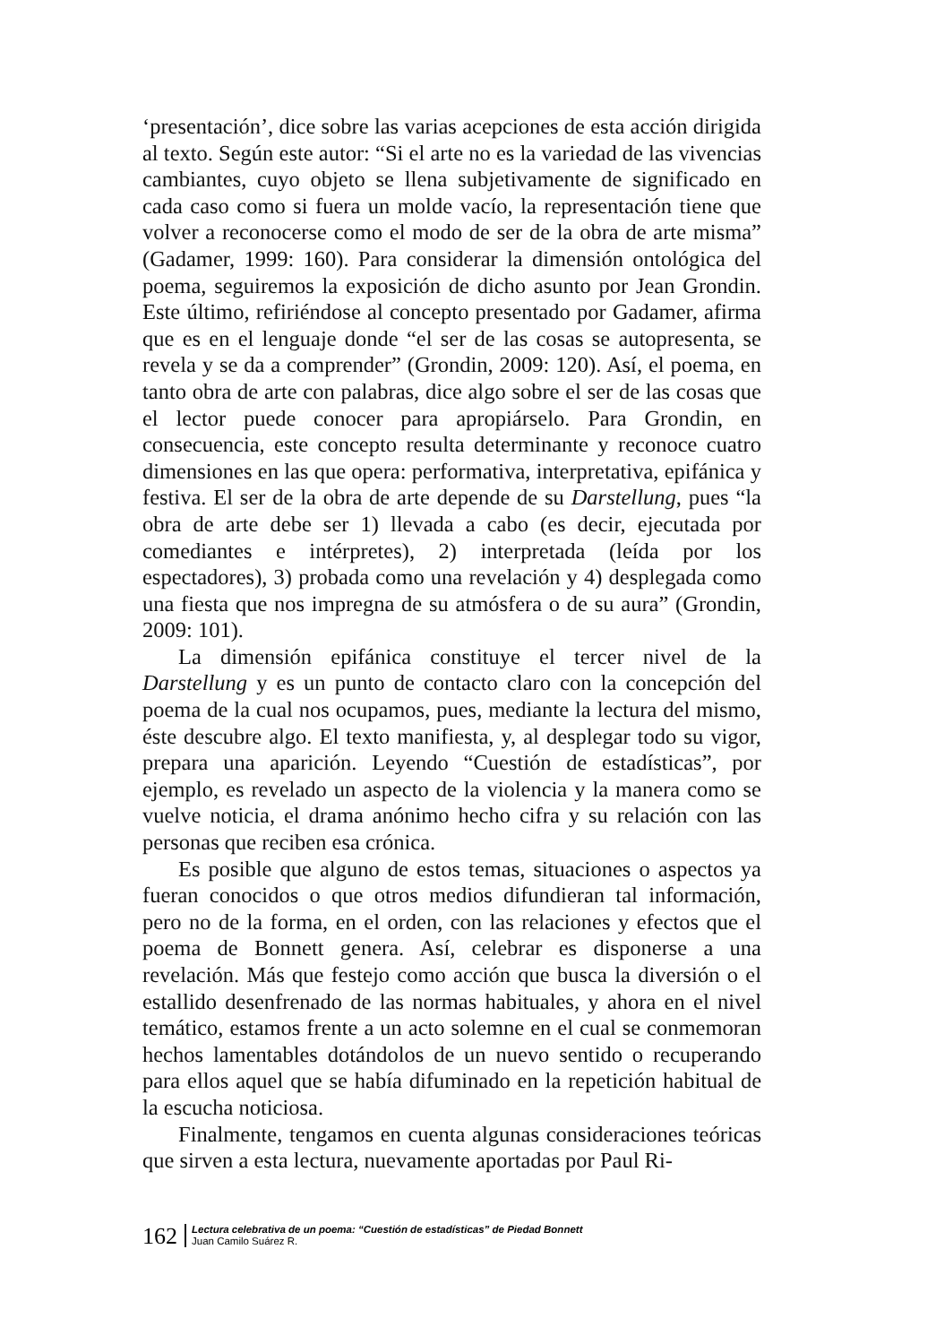‘presentación’, dice sobre las varias acepciones de esta acción dirigida al texto. Según este autor: “Si el arte no es la variedad de las vivencias cambiantes, cuyo objeto se llena subjetivamente de significado en cada caso como si fuera un molde vacío, la representación tiene que volver a reconocerse como el modo de ser de la obra de arte misma” (Gadamer, 1999: 160). Para considerar la dimensión ontológica del poema, seguiremos la exposición de dicho asunto por Jean Grondin. Este último, refiriéndose al concepto presentado por Gadamer, afirma que es en el lenguaje donde “el ser de las cosas se autopresenta, se revela y se da a comprender” (Grondin, 2009: 120). Así, el poema, en tanto obra de arte con palabras, dice algo sobre el ser de las cosas que el lector puede conocer para apropiárselo. Para Grondin, en consecuencia, este concepto resulta determinante y reconoce cuatro dimensiones en las que opera: performativa, interpretativa, epifánica y festiva. El ser de la obra de arte depende de su Darstellung, pues “la obra de arte debe ser 1) llevada a cabo (es decir, ejecutada por comediantes e intérpretes), 2) interpretada (leída por los espectadores), 3) probada como una revelación y 4) desplegada como una fiesta que nos impregna de su atmósfera o de su aura” (Grondin, 2009: 101).
La dimensión epifánica constituye el tercer nivel de la Darstellung y es un punto de contacto claro con la concepción del poema de la cual nos ocupamos, pues, mediante la lectura del mismo, éste descubre algo. El texto manifiesta, y, al desplegar todo su vigor, prepara una aparición. Leyendo “Cuestión de estadísticas”, por ejemplo, es revelado un aspecto de la violencia y la manera como se vuelve noticia, el drama anónimo hecho cifra y su relación con las personas que reciben esa crónica.
Es posible que alguno de estos temas, situaciones o aspectos ya fueran conocidos o que otros medios difundieran tal información, pero no de la forma, en el orden, con las relaciones y efectos que el poema de Bonnett genera. Así, celebrar es disponerse a una revelación. Más que festejo como acción que busca la diversión o el estallido desenfrenado de las normas habituales, y ahora en el nivel temático, estamos frente a un acto solemne en el cual se conmemoran hechos lamentables dotándolos de un nuevo sentido o recuperando para ellos aquel que se había difuminado en la repetición habitual de la escucha noticiosa.
Finalmente, tengamos en cuenta algunas consideraciones teóricas que sirven a esta lectura, nuevamente aportadas por Paul Ri-
162
Lectura celebrativa de un poema: “Cuestión de estadísticas” de Piedad Bonnett
Juan Camilo Suárez R.